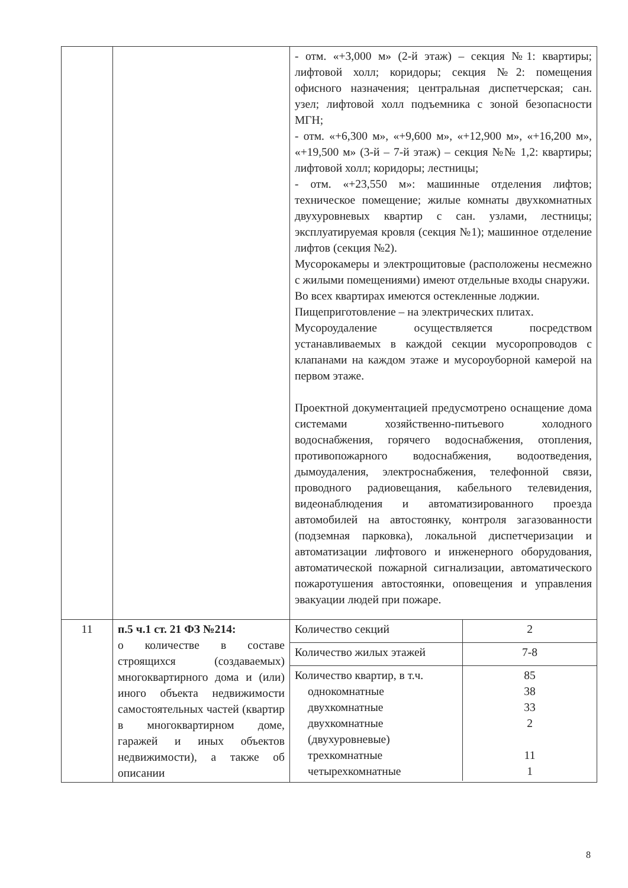| | | - отм. «+3,000 м» (2-й этаж) – секция №1: квартиры; лифтовой холл; коридоры; секция №2: помещения офисного назначения; центральная диспетчерская; сан. узел; лифтовой холл подъемника с зоной безопасности МГН; - отм. «+6,300 м», «+9,600 м», «+12,900 м», «+16,200 м», «+19,500 м» (3-й – 7-й этаж) – секция №№ 1,2: квартиры; лифтовой холл; коридоры; лестницы; - отм. «+23,550 м»: машинные отделения лифтов; техническое помещение; жилые комнаты двухкомнатных двухуровневых квартир с сан. узлами, лестницы; эксплуатируемая кровля (секция №1); машинное отделение лифтов (секция №2). Мусорокамеры и электрощитовые (расположены несмежно с жилыми помещениями) имеют отдельные входы снаружи. Во всех квартирах имеются остекленные лоджии. Пищеприготовление – на электрических плитах. Мусороудаление осуществляется посредством устанавливаемых в каждой секции мусоропроводов с клапанами на каждом этаже и мусороуборной камерой на первом этаже. Проектной документацией предусмотрено оснащение дома системами хозяйственно-питьевого холодного водоснабжения, горячего водоснабжения, отопления, противопожарного водоснабжения, водоотведения, дымоудаления, электроснабжения, телефонной связи, проводного радиовещания, кабельного телевидения, видеонаблюдения и автоматизированного проезда автомобилей на автостоянку, контроля загазованности (подземная парковка), локальной диспетчеризации и автоматизации лифтового и инженерного оборудования, автоматической пожарной сигнализации, автоматического пожаротушения автостоянки, оповещения и управления эвакуации людей при пожаре. |
| 11 | п.5 ч.1 ст. 21 ФЗ №214: о количестве в составе строящихся (создаваемых) многоквартирного дома и (или) иного объекта недвижимости самостоятельных частей (квартир в многоквартирном доме, гаражей и иных объектов недвижимости), а также об описании | / Количество секций / 2 / / Количество жилых этажей / 7-8 / / Количество квартир, в т.ч. однокомнатные двухкомнатные двухкомнатные (двухуровневые) трехкомнатные четырехкомнатные / 85 38 33 2 11 1 / |
8